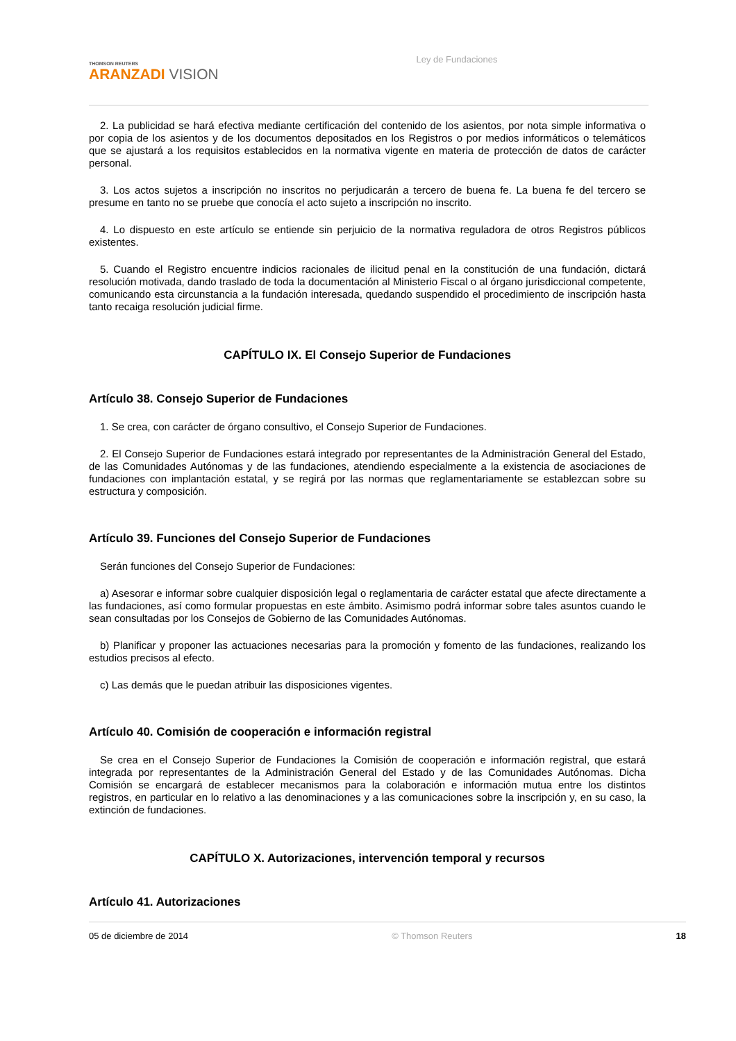THOMSON REUTERS
ARANZADI VISION
Ley de Fundaciones
2. La publicidad se hará efectiva mediante certificación del contenido de los asientos, por nota simple informativa o por copia de los asientos y de los documentos depositados en los Registros o por medios informáticos o telemáticos que se ajustará a los requisitos establecidos en la normativa vigente en materia de protección de datos de carácter personal.
3. Los actos sujetos a inscripción no inscritos no perjudicarán a tercero de buena fe. La buena fe del tercero se presume en tanto no se pruebe que conocía el acto sujeto a inscripción no inscrito.
4. Lo dispuesto en este artículo se entiende sin perjuicio de la normativa reguladora de otros Registros públicos existentes.
5. Cuando el Registro encuentre indicios racionales de ilicitud penal en la constitución de una fundación, dictará resolución motivada, dando traslado de toda la documentación al Ministerio Fiscal o al órgano jurisdiccional competente, comunicando esta circunstancia a la fundación interesada, quedando suspendido el procedimiento de inscripción hasta tanto recaiga resolución judicial firme.
CAPÍTULO IX. El Consejo Superior de Fundaciones
Artículo 38. Consejo Superior de Fundaciones
1. Se crea, con carácter de órgano consultivo, el Consejo Superior de Fundaciones.
2. El Consejo Superior de Fundaciones estará integrado por representantes de la Administración General del Estado, de las Comunidades Autónomas y de las fundaciones, atendiendo especialmente a la existencia de asociaciones de fundaciones con implantación estatal, y se regirá por las normas que reglamentariamente se establezcan sobre su estructura y composición.
Artículo 39. Funciones del Consejo Superior de Fundaciones
Serán funciones del Consejo Superior de Fundaciones:
a) Asesorar e informar sobre cualquier disposición legal o reglamentaria de carácter estatal que afecte directamente a las fundaciones, así como formular propuestas en este ámbito. Asimismo podrá informar sobre tales asuntos cuando le sean consultadas por los Consejos de Gobierno de las Comunidades Autónomas.
b) Planificar y proponer las actuaciones necesarias para la promoción y fomento de las fundaciones, realizando los estudios precisos al efecto.
c) Las demás que le puedan atribuir las disposiciones vigentes.
Artículo 40. Comisión de cooperación e información registral
Se crea en el Consejo Superior de Fundaciones la Comisión de cooperación e información registral, que estará integrada por representantes de la Administración General del Estado y de las Comunidades Autónomas. Dicha Comisión se encargará de establecer mecanismos para la colaboración e información mutua entre los distintos registros, en particular en lo relativo a las denominaciones y a las comunicaciones sobre la inscripción y, en su caso, la extinción de fundaciones.
CAPÍTULO X. Autorizaciones, intervención temporal y recursos
Artículo 41. Autorizaciones
05 de diciembre de 2014 © Thomson Reuters 18